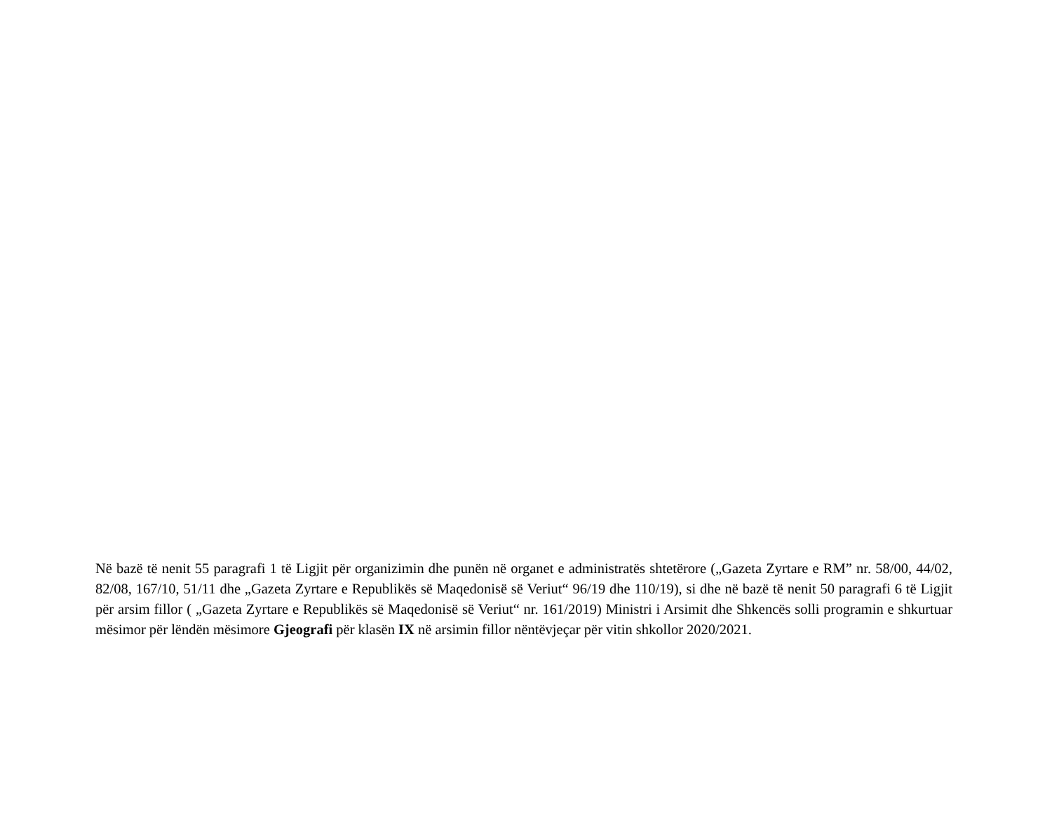Në bazë të nenit 55 paragrafi 1 të Ligjit për organizimin dhe punën në organet e administratës shtetërore („Gazeta Zyrtare e RM” nr. 58/00, 44/02, 82/08, 167/10, 51/11 dhe „Gazeta Zyrtare e Republikës së Maqedonisë së Veriut“ 96/19 dhe 110/19), si dhe në bazë të nenit 50 paragrafi 6 të Ligjit për arsim fillor ( „Gazeta Zyrtare e Republikës së Maqedonisë së Veriut“ nr. 161/2019) Ministri i Arsimit dhe Shkencës solli programin e shkurtuar mësimor për lëndën mësimore Gjeografi për klasën IX në arsimin fillor nëntëvjeçar për vitin shkollor 2020/2021.